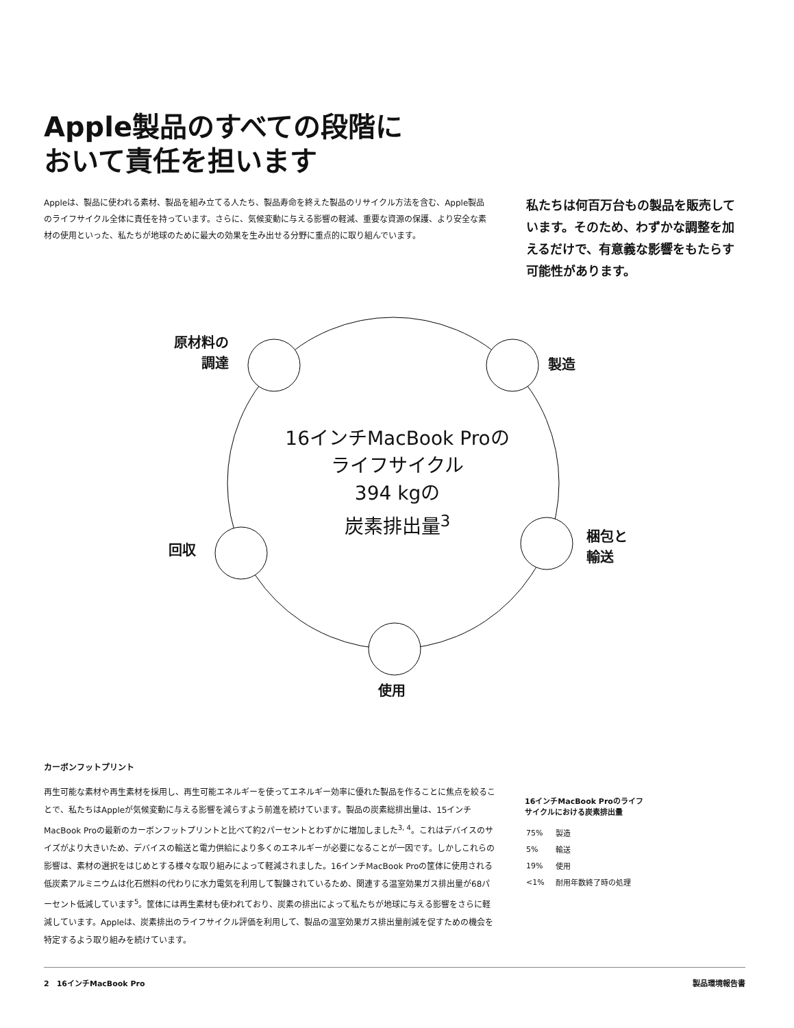Apple製品のすべての段階に
おいて責任を担います
Appleは、製品に使われる素材、製品を組み立てる人たち、製品寿命を終えた製品のリサイクル方法を含む、Apple製品のライフサイクル全体に責任を持っています。さらに、気候変動に与える影響の軽減、重要な資源の保護、より安全な素材の使用といった、私たちが地球のために最大の効果を生み出せる分野に重点的に取り組んでいます。
私たちは何百万台もの製品を販売しています。そのため、わずかな調整を加えるだけで、有意義な影響をもたらす可能性があります。
原材料の
　調達
製造
回収
梱包と
輸送
使用
16インチMacBook Proの
ライフサイクル
394 kgの
炭素排出量<sup>3</sup>
カーボンフットプリント
再生可能な素材や再生素材を採用し、再生可能エネルギーを使ってエネルギー効率に優れた製品を作ることに焦点を絞ることで、私たちはAppleが気候変動に与える影響を減らすよう前進を続けています。製品の炭素総排出量は、15インチMacBook Proの最新のカーボンフットプリントと比べて約2パーセントとわずかに増加しました<sup>3, 4</sup>。これはデバイスのサイズがより大きいため、デバイスの輸送と電力供給により多くのエネルギーが必要になることが一因です。しかしこれらの影響は、素材の選択をはじめとする様々な取り組みによって軽減されました。16インチMacBook Proの筐体に使用される低炭素アルミニウムは化石燃料の代わりに水力電気を利用して製錬されているため、関連する温室効果ガス排出量が68パーセント低減しています<sup>5</sup>。筐体には再生素材も使われており、炭素の排出によって私たちが地球に与える影響をさらに軽減しています。Appleは、炭素排出のライフサイクル評価を利用して、製品の温室効果ガス排出量削減を促すための機会を特定するよう取り組みを続けています。
16インチMacBook Proのライフ
サイクルにおける炭素排出量
| 75% | 製造 |
| 5% | 輸送 |
| 19% | 使用 |
| <1% | 耐用年数終了時の処理 |
2　16インチMacBook Pro 製品環境報告書